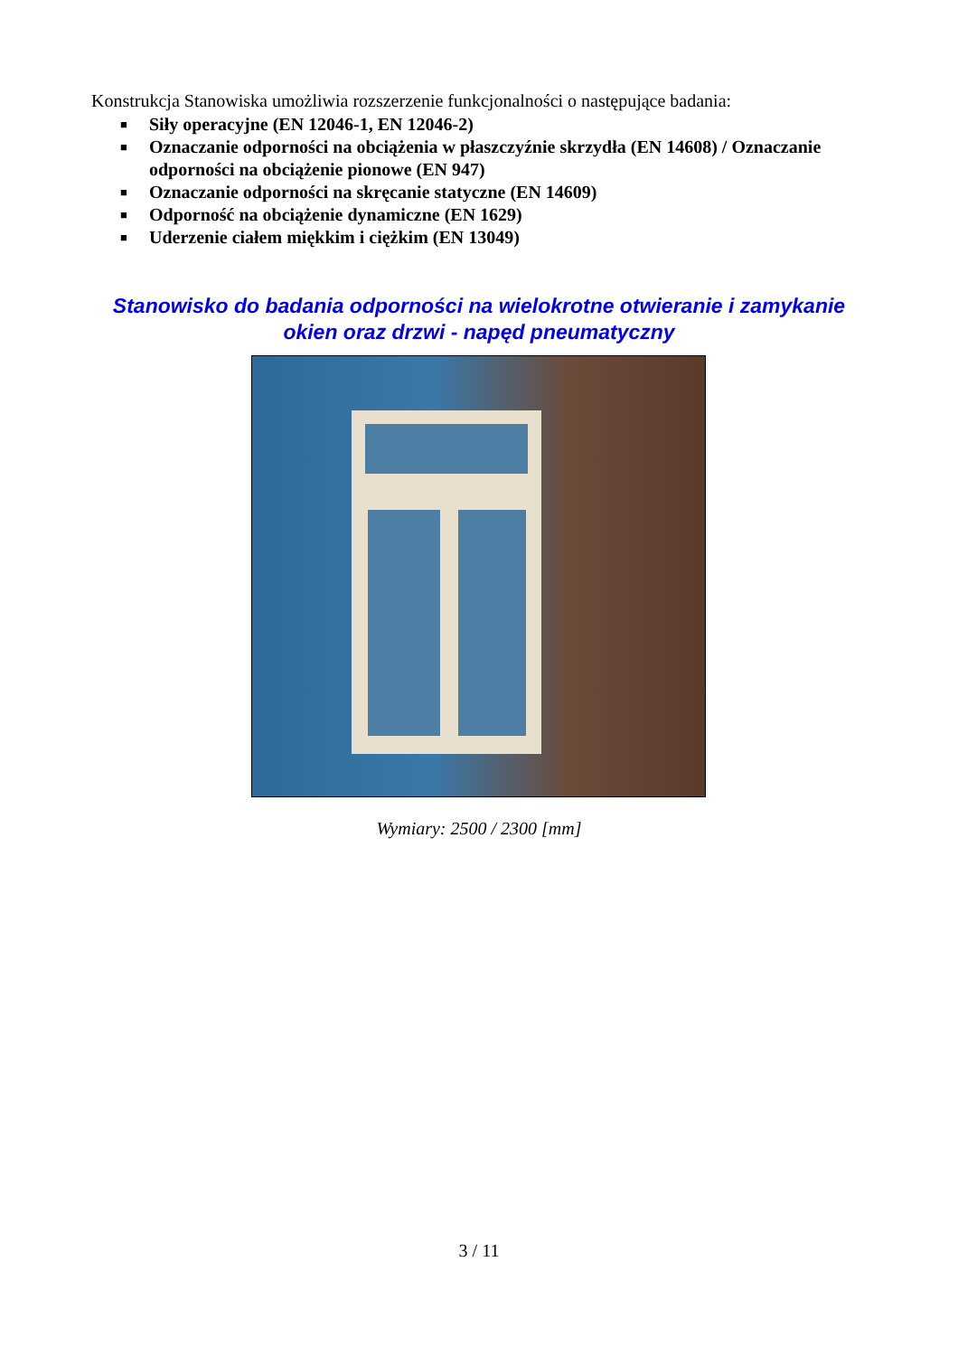Konstrukcja Stanowiska umożliwia rozszerzenie funkcjonalności o następujące badania:
■ Siły operacyjne (EN 12046-1, EN 12046-2)
■ Oznaczanie odporności na obciążenia w płaszczyźnie skrzydła (EN 14608) / Oznaczanie odporności na obciążenie pionowe (EN 947)
■ Oznaczanie odporności na skręcanie statyczne (EN 14609)
■ Odporność na obciążenie dynamiczne (EN 1629)
■ Uderzenie ciałem miękkim i ciężkim (EN 13049)
Stanowisko do badania odporności na wielokrotne otwieranie i zamykanie okien oraz drzwi - napęd pneumatyczny
Wymiary: 2500 / 2300 [mm]
3 / 11